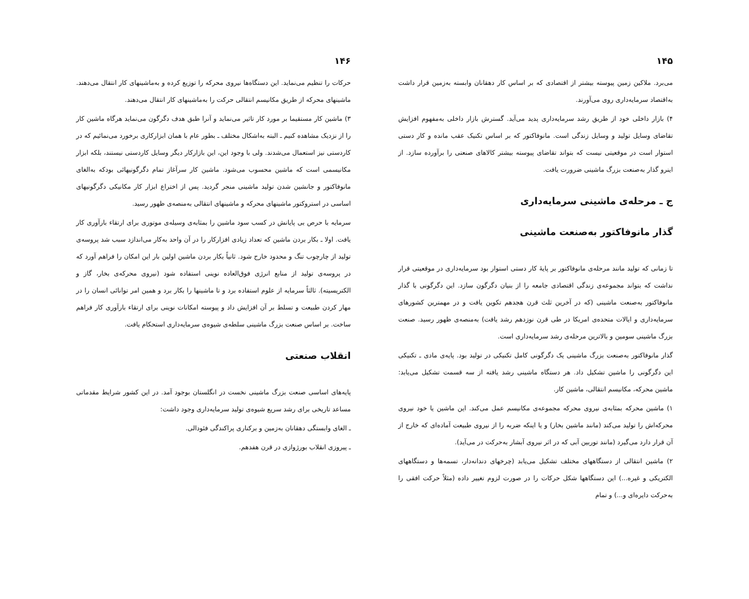۱۴۵
می‌برد. ملاکین زمین پیوسته بیشتر از اقتصادی که بر اساس کار دهقانان وابسته به‌زمین قرار داشت به‌اقتصاد سرمایه‌داری روی می‌آورند.
۴) بازار داخلی خود از طریق رشد سرمایه‌داری پدید می‌آید. گسترش بازار داخلی به‌مفهوم افزایش تقاضای وسایل تولید و وسایل زندگی است. مانوفاکتور که بر اساس تکنیک عقب مانده و کار دستی استوار است در موقعیتی نیست که بتواند تقاضای پیوسته بیشتر کالاهای صنعتی را برآورده سازد. از اینرو گذار به‌صنعت بزرگ ماشینی ضرورت یافت.
ج ـ مرحله‌ی ماشینی سرمایه‌داری
گذار مانوفاکتور به‌صنعت ماشینی
تا زمانی که تولید مانند مرحله‌ی مانوفاکتور بر پایهٔ کار دستی استوار بود سرمایه‌داری در موقعیتی قرار نداشت که بتواند مجموعه‌ی زندگی اقتصادی جامعه را از بنیان دگرگون سازد. این دگرگونی با گذار مانوفاکتور به‌صنعت ماشینی (که در آخرین ثلث قرن هجدهم تکوین یافت و در مهمترین کشورهای سرمایه‌داری و ایالات متحده‌ی امریکا در طی قرن نوزدهم رشد یافت) به‌منصه‌ی ظهور رسید. صنعت بزرگ ماشینی سومین و بالاترین مرحله‌ی رشد سرمایه‌داری است.
گذار مانوفاکتور به‌صنعت بزرگ ماشینی یک دگرگونی کامل تکنیکی در تولید بود. پایه‌ی مادی ـ تکنیکی این دگرگونی را ماشین تشکیل داد. هر دستگاه ماشینی رشد یافته از سه قسمت تشکیل می‌یابد: ماشین محرکه، مکانیسم انتقالی، ماشین کار.
۱) ماشین محرکه بمثابه‌ی نیروی محرکه مجموعه‌ی مکانیسم عمل می‌کند. این ماشین یا خود نیروی محرکه‌اش را تولید می‌کند (مانند ماشین بخار) و یا اینکه ضربه را از نیروی طبیعت آماده‌ای که خارج از آن قرار دارد می‌گیرد (مانند توربین آبی که در اثر نیروی آبشار به‌حرکت در می‌آید).
۲) ماشین انتقالی از دستگاههای مختلف تشکیل می‌یابد (چرخهای دندانه‌دار، تسمه‌ها و دستگاههای الکتریکی و غیره...) این دستگاهها شکل حرکات را در صورت لزوم تغییر داده (مثلاً حرکت افقی را به‌حرکت دایره‌ای و...) و تمام
۱۴۶
حرکات را تنظیم می‌نماید. این دستگاه‌ها نیروی محرکه را توزیع کرده و به‌ماشینهای کار انتقال می‌دهند. ماشینهای محرکه از طریق مکانیسم انتقالی حرکت را به‌ماشینهای کار انتقال می‌دهند.
۳) ماشین کار مستقیما بر مورد کار تاثیر می‌نماید و آنرا طبق هدف دگرگون می‌نماید هرگاه ماشین کار را از نزدیک مشاهده کنیم ـ البته به‌اشکال مختلف ـ بطور عام با همان ابزارکاری برخورد می‌نمائیم که در کاردستی نیز استعمال می‌شدند. ولی با وجود این، این بازارکار دیگر وسایل کاردستی نیستند، بلکه ابزار مکانیسمی است که ماشین محسوب می‌شود. ماشین کار سرآغاز تمام دگرگونیهائی بودکه به‌الغای مانوفاکتور و جانشین شدن تولید ماشینی منجر گردید. پس از اختراع ابزار کار مکانیکی دگرگونیهای اساسی در استروکتور ماشینهای محرکه و ماشینهای انتقالی به‌منصه‌ی ظهور رسید.
سرمایه با حرص بی پایانش در کسب سود ماشین را بمثابه‌ی وسیله‌ی موتوری برای ارتقاء بارآوری کار یافت. اولا ـ بکار بردن ماشین که تعداد زیادی افزارکار را در آن واحد به‌کار می‌اندازد سبب شد پروسه‌ی تولید از چارچوب تنگ و محدود خارج شود. ثانیاً بکار بردن ماشین اولین بار این امکان را فراهم آورد که در پروسه‌ی تولید از منابع انرژی فوق‌العاده نوینی استفاده شود (نیروی محرکه‌ی بخار، گاز و الکتریسیته). ثالثاً سرمایه از علوم استفاده برد و تا ماشینها را بکار برد و همین امر توانائی انسان را در مهار کردن طبیعت و تسلط بر آن افزایش داد و پیوسته امکانات نوینی برای ارتقاء بارآوری کار فراهم ساخت. بر اساس صنعت بزرگ ماشینی سلطه‌ی شیوه‌ی سرمایه‌داری استحکام یافت.
انقلاب صنعتی
پایه‌های اساسی صنعت بزرگ ماشینی نخست در انگلستان بوجود آمد. در این کشور شرایط مقدماتی مساعد تاریخی برای رشد سریع شیوه‌ی تولید سرمایه‌داری وجود داشت:
ـ الغای وابستگی دهقانان به‌زمین و برکناری پراکندگی فئودالی.
ـ پیروزی انقلاب بورژوازی در قرن هفدهم.